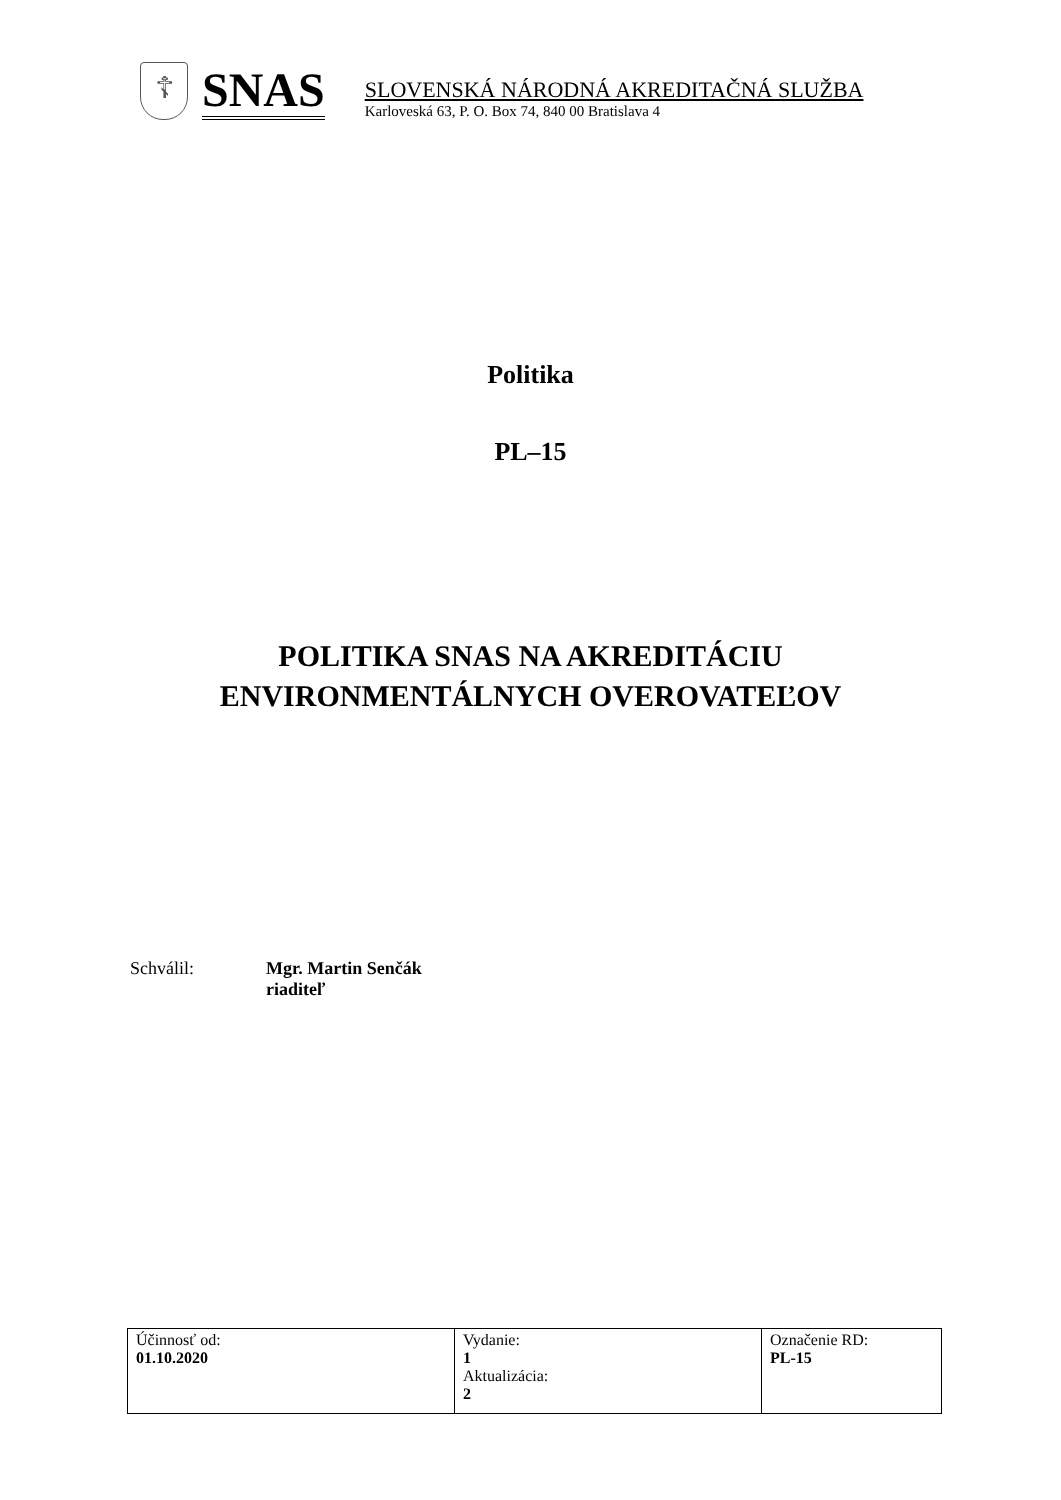☦
SNAS
SLOVENSKÁ NÁRODNÁ AKREDITAČNÁ SLUŽBA
Karloveská 63, P. O. Box 74, 840 00 Bratislava 4
Politika
PL–15
POLITIKA SNAS NA AKREDITÁCIU
ENVIRONMENTÁLNYCH OVEROVATEĽOV
Schválil: Mgr. Martin Senčák
riaditeľ
| Účinnosť od: 01.10.2020 | Vydanie: 1 Aktualizácia: 2 | Označenie RD: PL-15 |